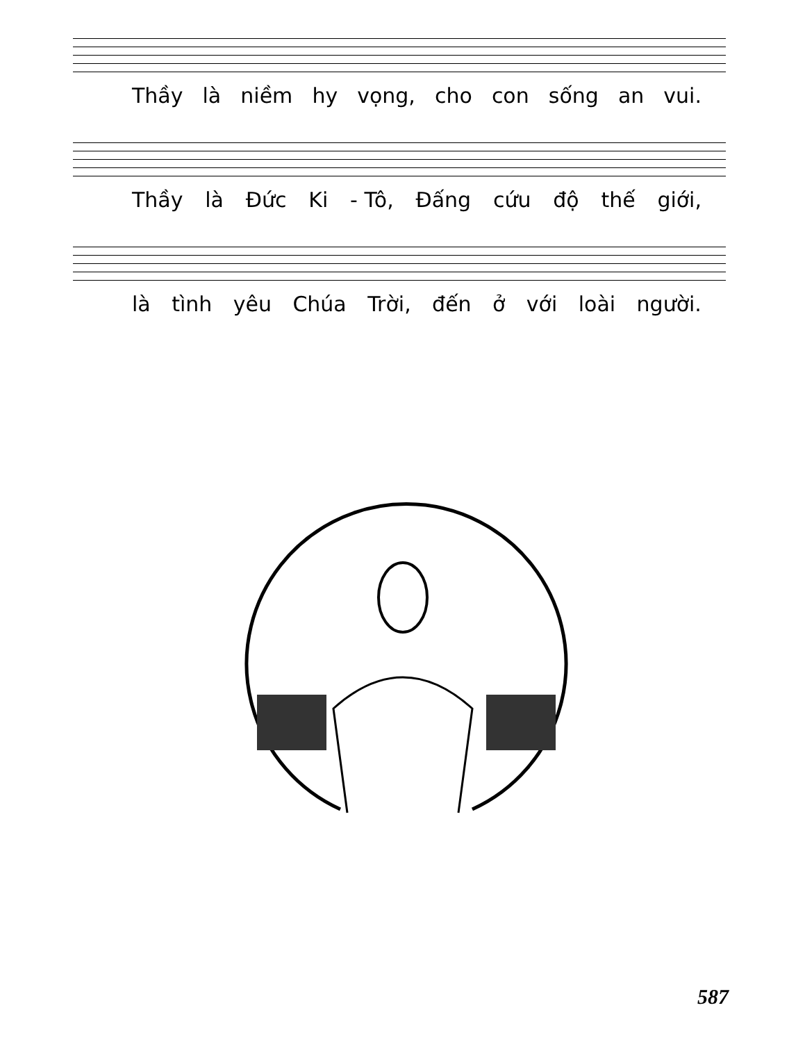Thầy là niềm hy vọng, cho con sống an vui.
Thầy là Đức Ki - Tô, Đấng cứu độ thế giới,
là tình yêu Chúa Trời, đến ở với loài người.
587